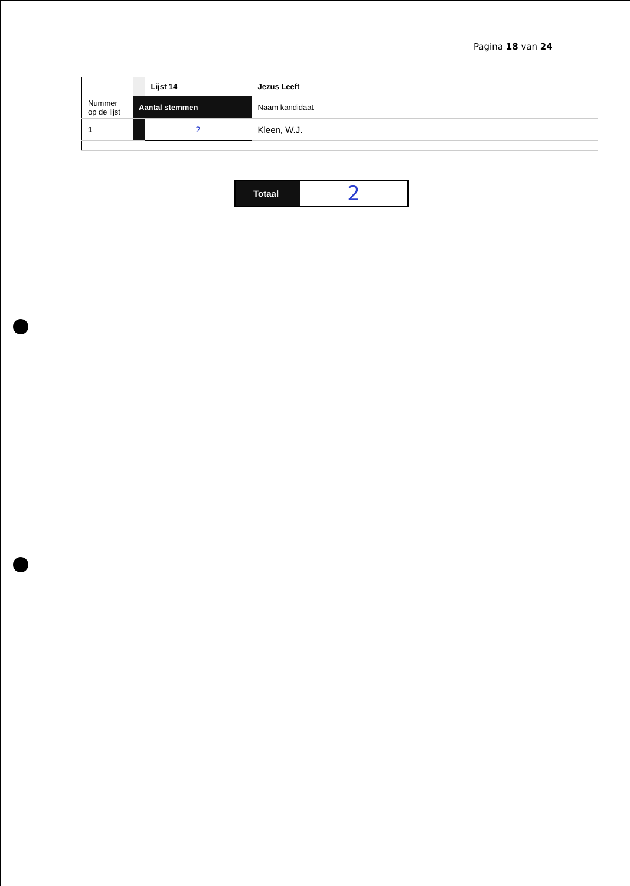Pagina 18 van 24
| | | Lijst 14 | Jezus Leeft |
| Nummer op de lijst | Aantal stemmen | | Naam kandidaat |
| 1 | | 2 | Kleen, W.J. |
| Totaal | 2 |